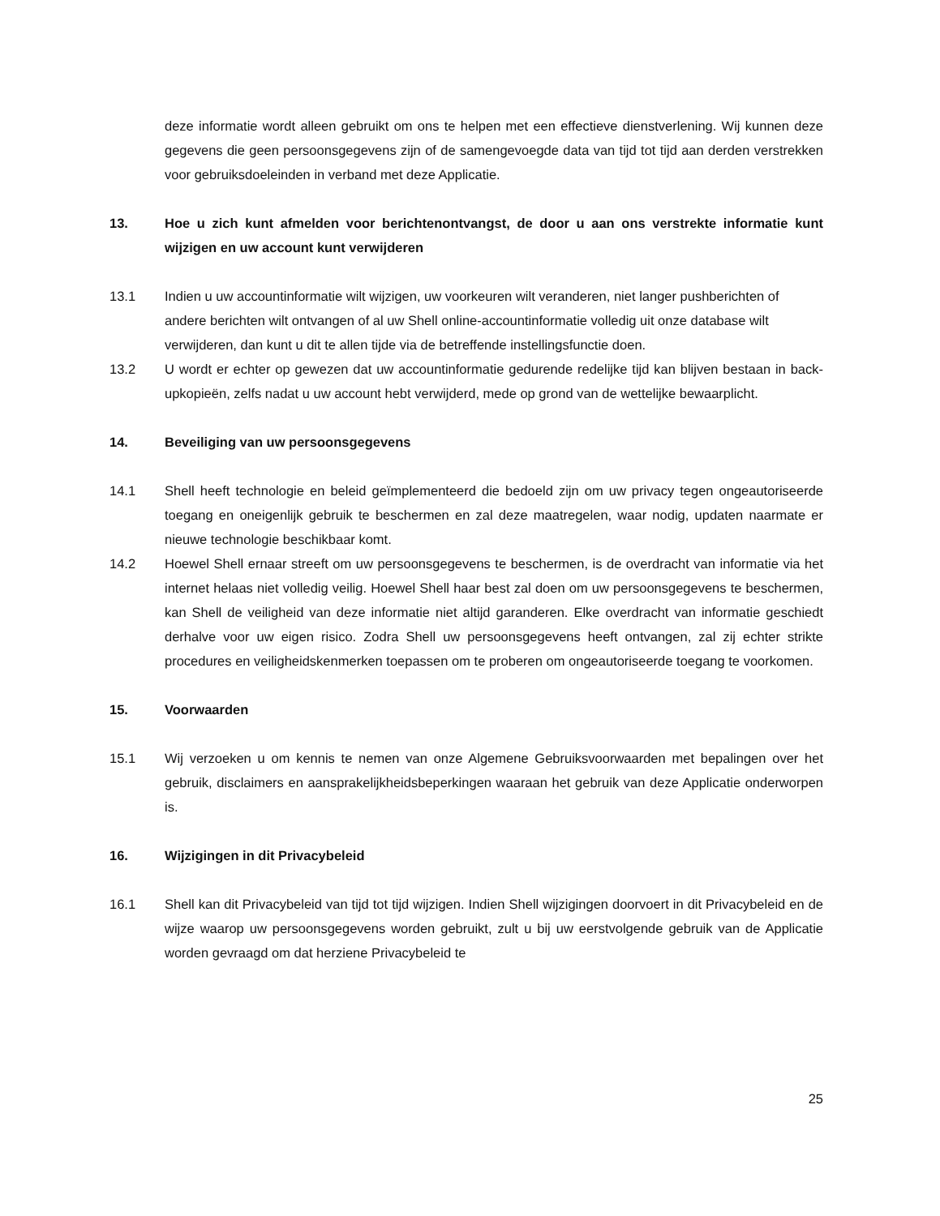deze informatie wordt alleen gebruikt om ons te helpen met een effectieve dienstverlening. Wij kunnen deze gegevens die geen persoonsgegevens zijn of de samengevoegde data van tijd tot tijd aan derden verstrekken voor gebruiksdoeleinden in verband met deze Applicatie.
13. Hoe u zich kunt afmelden voor berichtenontvangst, de door u aan ons verstrekte informatie kunt wijzigen en uw account kunt verwijderen
13.1 Indien u uw accountinformatie wilt wijzigen, uw voorkeuren wilt veranderen, niet langer pushberichten of andere berichten wilt ontvangen of al uw Shell online-accountinformatie volledig uit onze database wilt verwijderen, dan kunt u dit te allen tijde via de betreffende instellingsfunctie doen.
13.2 U wordt er echter op gewezen dat uw accountinformatie gedurende redelijke tijd kan blijven bestaan in back-upkopieën, zelfs nadat u uw account hebt verwijderd, mede op grond van de wettelijke bewaarplicht.
14. Beveiliging van uw persoonsgegevens
14.1 Shell heeft technologie en beleid geïmplementeerd die bedoeld zijn om uw privacy tegen ongeautoriseerde toegang en oneigenlijk gebruik te beschermen en zal deze maatregelen, waar nodig, updaten naarmate er nieuwe technologie beschikbaar komt.
14.2 Hoewel Shell ernaar streeft om uw persoonsgegevens te beschermen, is de overdracht van informatie via het internet helaas niet volledig veilig. Hoewel Shell haar best zal doen om uw persoonsgegevens te beschermen, kan Shell de veiligheid van deze informatie niet altijd garanderen. Elke overdracht van informatie geschiedt derhalve voor uw eigen risico. Zodra Shell uw persoonsgegevens heeft ontvangen, zal zij echter strikte procedures en veiligheidskenmerken toepassen om te proberen om ongeautoriseerde toegang te voorkomen.
15. Voorwaarden
15.1 Wij verzoeken u om kennis te nemen van onze Algemene Gebruiksvoorwaarden met bepalingen over het gebruik, disclaimers en aansprakelijkheidsbeperkingen waaraan het gebruik van deze Applicatie onderworpen is.
16. Wijzigingen in dit Privacybeleid
16.1 Shell kan dit Privacybeleid van tijd tot tijd wijzigen. Indien Shell wijzigingen doorvoert in dit Privacybeleid en de wijze waarop uw persoonsgegevens worden gebruikt, zult u bij uw eerstvolgende gebruik van de Applicatie worden gevraagd om dat herziene Privacybeleid te
25